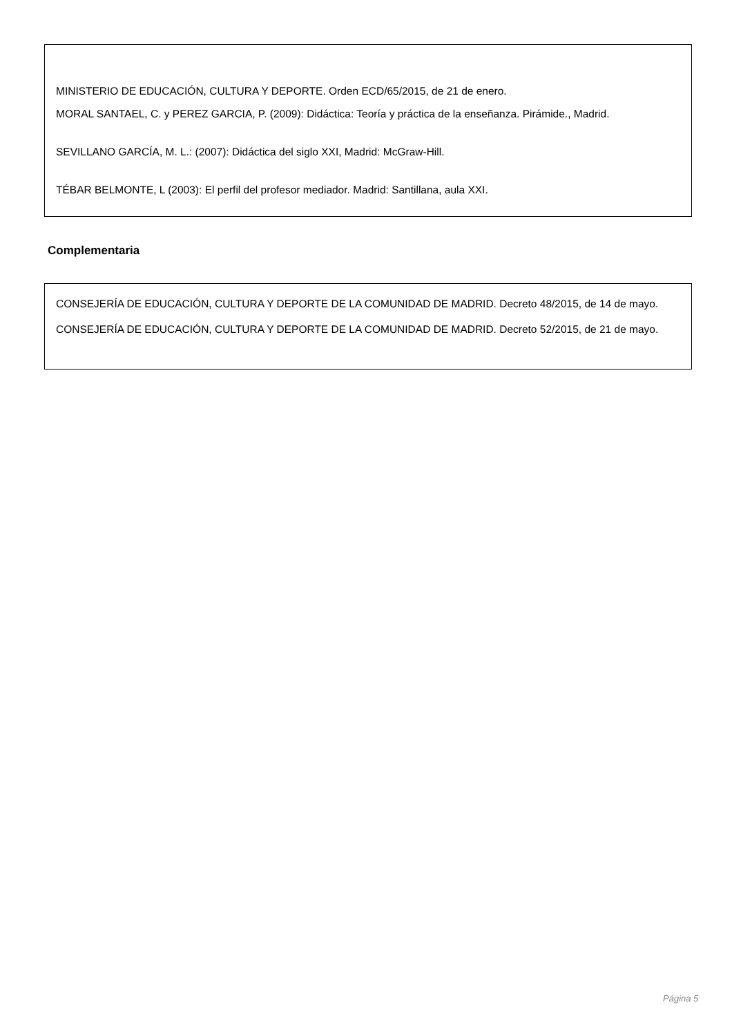MINISTERIO DE EDUCACIÓN, CULTURA Y DEPORTE. Orden ECD/65/2015, de 21 de enero.
MORAL SANTAEL, C. y PEREZ GARCIA, P. (2009): Didáctica: Teoría y práctica de la enseñanza. Pirámide., Madrid.
SEVILLANO GARCÍA, M. L.: (2007): Didáctica del siglo XXI, Madrid: McGraw-Hill.
TÉBAR BELMONTE, L (2003): El perfil del profesor mediador. Madrid: Santillana, aula XXI.
Complementaria
CONSEJERÍA DE EDUCACIÓN, CULTURA Y DEPORTE DE LA COMUNIDAD DE MADRID. Decreto 48/2015, de 14 de mayo.
CONSEJERÍA DE EDUCACIÓN, CULTURA Y DEPORTE DE LA COMUNIDAD DE MADRID. Decreto 52/2015, de 21 de mayo.
Página 5